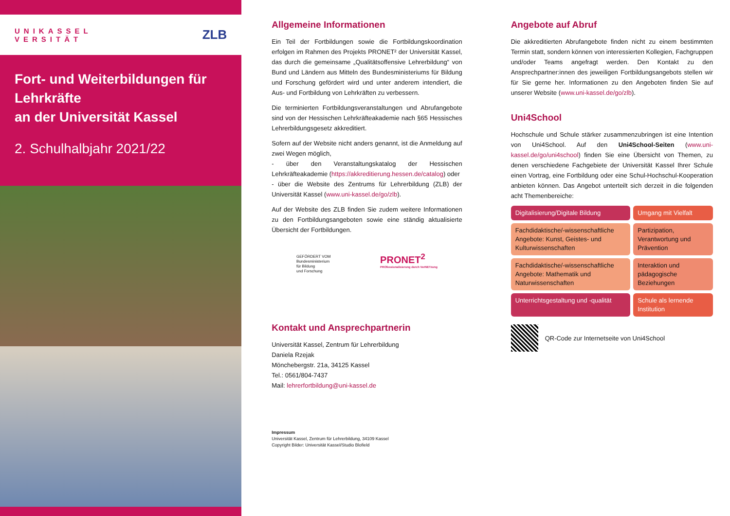UNIKASSEL
VERSITÄT
ZLB
Fort- und Weiterbildungen für Lehrkräfte
an der Universität Kassel
2. Schulhalbjahr 2021/22
Allgemeine Informationen
Ein Teil der Fortbildungen sowie die Fortbildungskoordination erfolgen im Rahmen des Projekts PRONET² der Universität Kassel, das durch die gemeinsame „Qualitätsoffensive Lehrerbildung“ von Bund und Ländern aus Mitteln des Bundesministeriums für Bildung und Forschung gefördert wird und unter anderem intendiert, die Aus- und Fortbildung von Lehrkräften zu verbessern.
Die terminierten Fortbildungsveranstaltungen und Abrufangebote sind von der Hessischen Lehrkräfteakademie nach §65 Hessisches Lehrerbildungsgesetz akkreditiert.
Sofern auf der Website nicht anders genannt, ist die Anmeldung auf zwei Wegen möglich,
- über den Veranstaltungskatalog der Hessischen Lehrkräfteakademie (https://akkreditierung.hessen.de/catalog) oder
- über die Website des Zentrums für Lehrerbildung (ZLB) der Universität Kassel (www.uni-kassel.de/go/zlb).
Auf der Website des ZLB finden Sie zudem weitere Informationen zu den Fortbildungsangeboten sowie eine ständig aktualisierte Übersicht der Fortbildungen.
GEFÖRDERT VOM
Bundesministerium
für Bildung
und Forschung
PRONET<sup>2</sup>
PROfessionalisierung durch VerNETzung
Kontakt und Ansprechpartnerin
Universität Kassel, Zentrum für Lehrerbildung
Daniela Rzejak
Mönchebergstr. 21a, 34125 Kassel
Tel.: 0561/804-7437
Mail: lehrerfortbildung@uni-kassel.de
Impressum
Universität Kassel, Zentrum für Lehrerbildung, 34109 Kassel
Copyright Bilder: Universität Kassel/Studio Blofield
Angebote auf Abruf
Die akkreditierten Abrufangebote finden nicht zu einem bestimmten Termin statt, sondern können von interessierten Kollegien, Fachgruppen und/oder Teams angefragt werden. Den Kontakt zu den Ansprechpartner:innen des jeweiligen Fortbildungsangebots stellen wir für Sie gerne her. Informationen zu den Angeboten finden Sie auf unserer Website (www.uni-kassel.de/go/zlb).
Uni4School
Hochschule und Schule stärker zusammenzubringen ist eine Intention von Uni4School. Auf den Uni4School-Seiten (www.uni-kassel.de/go/uni4school) finden Sie eine Übersicht von Themen, zu denen verschiedene Fachgebiete der Universität Kassel Ihrer Schule einen Vortrag, eine Fortbildung oder eine Schul-Hochschul-Kooperation anbieten können. Das Angebot unterteilt sich derzeit in die folgenden acht Themenbereiche:
Digitalisierung/Digitale Bildung
Umgang mit Vielfalt
Fachdidaktische/-wissenschaftliche Angebote: Kunst, Geistes- und Kulturwissenschaften
Partizipation, Verantwortung und Prävention
Fachdidaktische/-wissenschaftliche Angebote: Mathematik und Naturwissenschaften
Interaktion und pädagogische Beziehungen
Unterrichtsgestaltung und -qualität
Schule als lernende Institution
QR-Code zur Internetseite von Uni4School